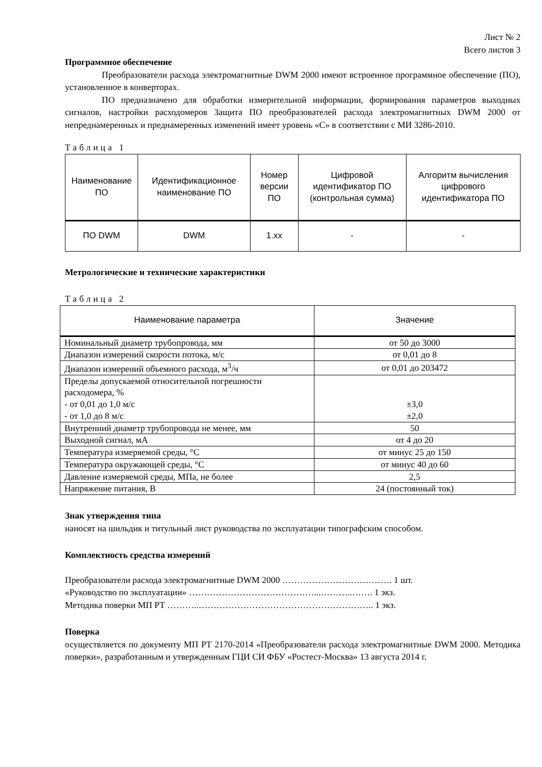Лист № 2
Всего листов 3
Программное обеспечение
Преобразователи расхода электромагнитные DWM 2000 имеют встроенное программное обеспечение (ПО), установленное в конверторах.
ПО предназначено для обработки измерительной информации, формирования параметров выходных сигналов, настройки расходомеров Защита ПО преобразователей расхода электромагнитных DWM 2000 от непреднамеренных и преднамеренных изменений имеет уровень «С» в соответствии с МИ 3286-2010.
Таблица 1
| Наименование ПО | Идентификационное наименование ПО | Номер версии ПО | Цифровой идентификатор ПО (контрольная сумма) | Алгоритм вычисления цифрового идентификатора ПО |
| --- | --- | --- | --- | --- |
| ПО DWM | DWM | 1.xx | - | - |
Метрологические и технические характеристики
Таблица 2
| Наименование параметра | Значение |
| --- | --- |
| Номинальный диаметр трубопровода, мм | от 50 до 3000 |
| Диапазон измерений скорости потока, м/с | от 0,01 до 8 |
| Диапазон измерений объемного расхода, м<sup>3</sup>/ч | от 0,01 до 203472 |
| Пределы допускаемой относительной погрешности расходомера, % - от 0,01 до 1,0 м/с - от 1,0 до 8 м/с | ±3,0 ±2,0 |
| Внутренний диаметр трубопровода не менее, мм | 50 |
| Выходной сигнал, мА | от 4 до 20 |
| Температура измеряемой среды, °С | от минус 25 до 150 |
| Температура окружающей среды, °С | от минус 40 до 60 |
| Давление измеряемой среды, МПа, не более | 2,5 |
| Напряжение питания, В | 24 (постоянный ток) |
Знак утверждения типа
наносят на шильдик и титульный лист руководства по эксплуатации типографским способом.
Комплектность средства измерений
Преобразователи расхода электромагнитные DWM 2000 ………………………………. 1 шт.
«Руководство по эксплуатации» ……………………………………...………..……. 1 экз.
Методика поверки МП РТ ………..………………………………………………….. 1 экз.
Поверка
осуществляется по документу МП РТ 2170-2014 «Преобразователи расхода электромагнитные DWM 2000. Методика поверки», разработанным и утвержденным ГЦИ СИ ФБУ «Ростест-Москва» 13 августа 2014 г.